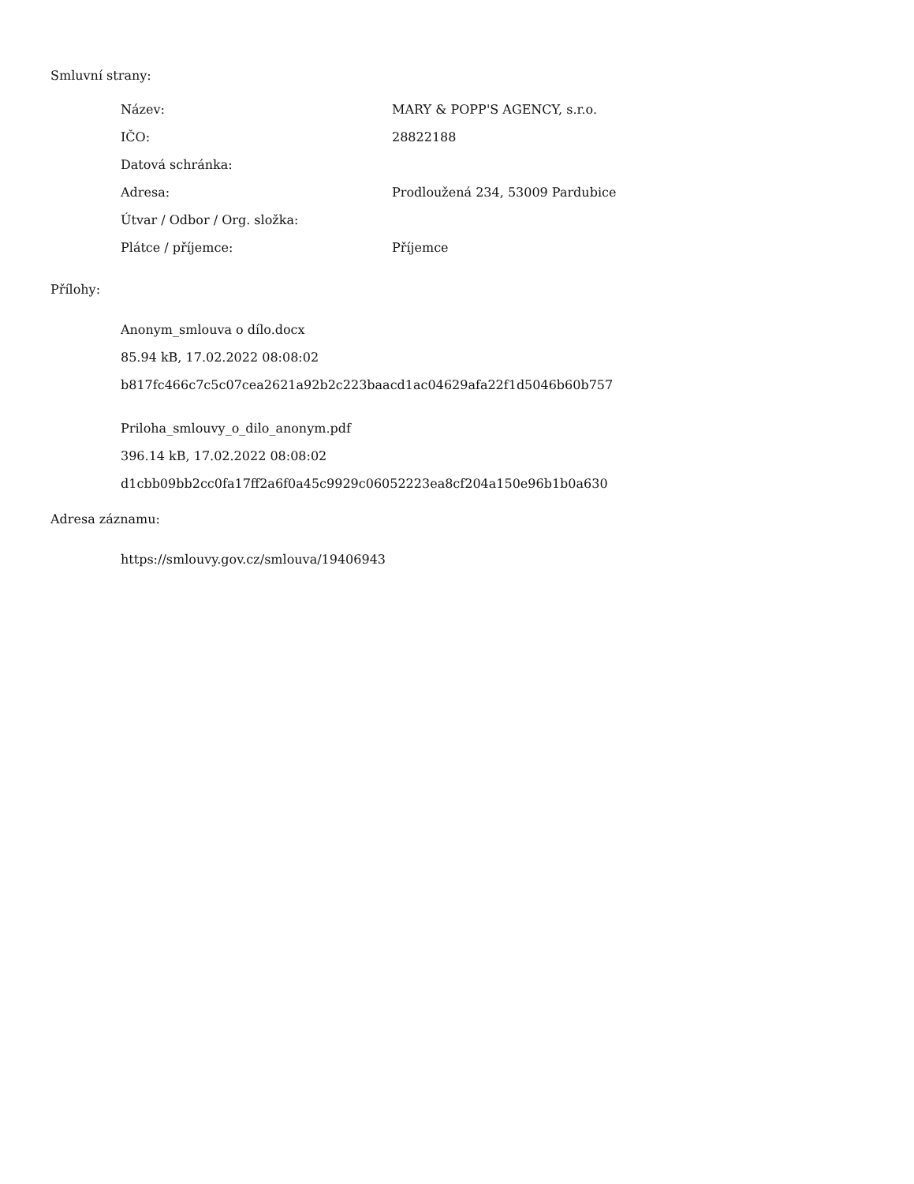Smluvní strany:
| Název: | MARY & POPP'S AGENCY, s.r.o. |
| IČO: | 28822188 |
| Datová schránka: | |
| Adresa: | Prodloužená 234, 53009 Pardubice |
| Útvar / Odbor / Org. složka: | |
| Plátce / příjemce: | Příjemce |
Přílohy:
Anonym_smlouva o dílo.docx
85.94 kB, 17.02.2022 08:08:02
b817fc466c7c5c07cea2621a92b2c223baacd1ac04629afa22f1d5046b60b757
Priloha_smlouvy_o_dilo_anonym.pdf
396.14 kB, 17.02.2022 08:08:02
d1cbb09bb2cc0fa17ff2a6f0a45c9929c06052223ea8cf204a150e96b1b0a630
Adresa záznamu:
https://smlouvy.gov.cz/smlouva/19406943